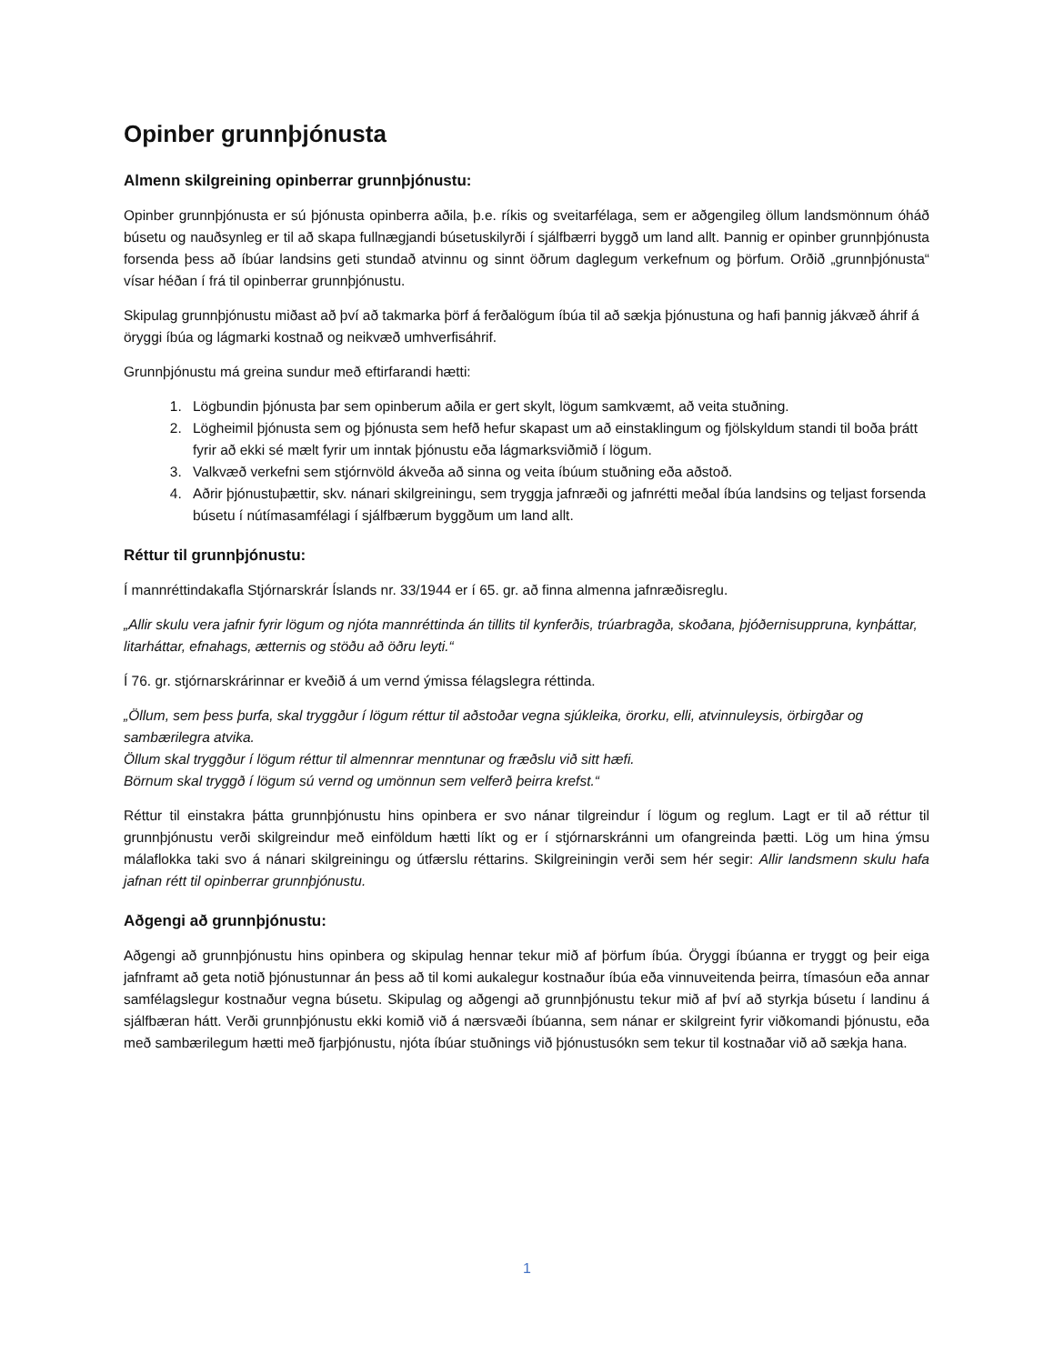Opinber grunnþjónusta
Almenn skilgreining opinberrar grunnþjónustu:
Opinber grunnþjónusta er sú þjónusta opinberra aðila, þ.e. ríkis og sveitarfélaga, sem er aðgengileg öllum landsmönnum óháð búsetu og nauðsynleg er til að skapa fullnægjandi búsetuskilyrði í sjálfbærri byggð um land allt. Þannig er opinber grunnþjónusta forsenda þess að íbúar landsins geti stundað atvinnu og sinnt öðrum daglegum verkefnum og þörfum. Orðið „grunnþjónusta“ vísar héðan í frá til opinberrar grunnþjónustu.
Skipulag grunnþjónustu miðast að því að takmarka þörf á ferðalögum íbúa til að sækja þjónustuna og hafi þannig jákvæð áhrif á öryggi íbúa og lágmarki kostnað og neikvæð umhverfisáhrif.
Grunnþjónustu má greina sundur með eftirfarandi hætti:
1. Lögbundin þjónusta þar sem opinberum aðila er gert skylt, lögum samkvæmt, að veita stuðning.
2. Lögheimil þjónusta sem og þjónusta sem hefð hefur skapast um að einstaklingum og fjölskyldum standi til boða þrátt fyrir að ekki sé mælt fyrir um inntak þjónustu eða lágmarksviðmið í lögum.
3. Valkvæð verkefni sem stjórnvöld ákveða að sinna og veita íbúum stuðning eða aðstoð.
4. Aðrir þjónustuþættir, skv. nánari skilgreiningu, sem tryggja jafnræði og jafnrétti meðal íbúa landsins og teljast forsenda búsetu í nútímasamfélagi í sjálfbærum byggðum um land allt.
Réttur til grunnþjónustu:
Í mannréttindakafla Stjórnarskrár Íslands nr. 33/1944 er í 65. gr. að finna almenna jafnræðisreglu.
„Allir skulu vera jafnir fyrir lögum og njóta mannréttinda án tillits til kynferðis, trúarbragða, skoðana, þjóðernisuppruna, kynþáttar, litarháttar, efnahags, ætternis og stöðu að öðru leyti.“
Í 76. gr. stjórnarskrárinnar er kveðið á um vernd ýmissa félagslegra réttinda.
„Öllum, sem þess þurfa, skal tryggður í lögum réttur til aðstoðar vegna sjúkleika, örorku, elli, atvinnuleysis, örbirgðar og sambærilegra atvika.
Öllum skal tryggður í lögum réttur til almennrar menntunar og fræðslu við sitt hæfi.
Börnum skal tryggð í lögum sú vernd og umönnun sem velferð þeirra krefst.“
Réttur til einstakra þátta grunnþjónustu hins opinbera er svo nánar tilgreindur í lögum og reglum. Lagt er til að réttur til grunnþjónustu verði skilgreindur með einföldum hætti líkt og er í stjórnarskránni um ofangreinda þætti. Lög um hina ýmsu málaflokka taki svo á nánari skilgreiningu og útfærslu réttarins. Skilgreiningin verði sem hér segir: Allir landsmenn skulu hafa jafnan rétt til opinberrar grunnþjónustu.
Aðgengi að grunnþjónustu:
Aðgengi að grunnþjónustu hins opinbera og skipulag hennar tekur mið af þörfum íbúa. Öryggi íbúanna er tryggt og þeir eiga jafnframt að geta notið þjónustunnar án þess að til komi aukalegur kostnaður íbúa eða vinnuveitenda þeirra, tímasóun eða annar samfélagslegur kostnaður vegna búsetu. Skipulag og aðgengi að grunnþjónustu tekur mið af því að styrkja búsetu í landinu á sjálfbæran hátt. Verði grunnþjónustu ekki komið við á nærsvæði íbúanna, sem nánar er skilgreint fyrir viðkomandi þjónustu, eða með sambærilegum hætti með fjarþjónustu, njóta íbúar stuðnings við þjónustusókn sem tekur til kostnaðar við að sækja hana.
1